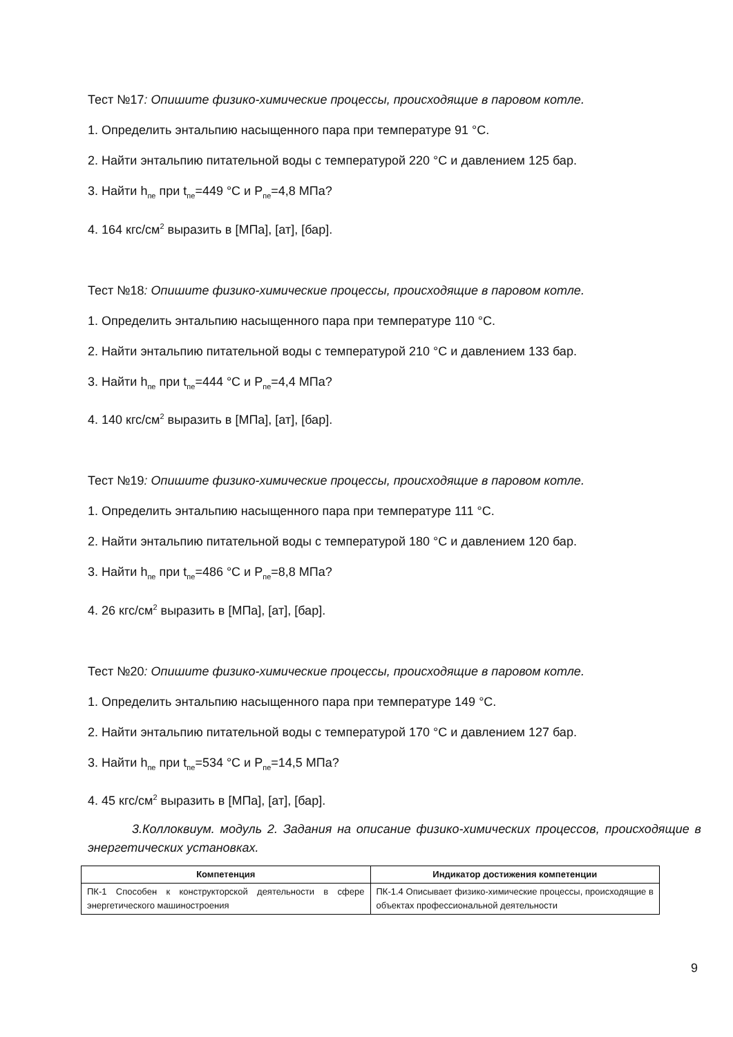Тест №17: Опишите физико-химические процессы, происходящие в паровом котле.
1. Определить энтальпию насыщенного пара при температуре 91 °С.
2. Найти энтальпию питательной воды с температурой 220 °С и давлением 125 бар.
3. Найти h<sub>пе</sub> при t<sub>пе</sub>=449 °С и P<sub>пе</sub>=4,8 МПа?
4. 164 кгс/см<sup>2</sup> выразить в [МПа], [ат], [бар].
Тест №18: Опишите физико-химические процессы, происходящие в паровом котле.
1. Определить энтальпию насыщенного пара при температуре 110 °С.
2. Найти энтальпию питательной воды с температурой 210 °С и давлением 133 бар.
3. Найти h<sub>пе</sub> при t<sub>пе</sub>=444 °С и P<sub>пе</sub>=4,4 МПа?
4. 140 кгс/см<sup>2</sup> выразить в [МПа], [ат], [бар].
Тест №19: Опишите физико-химические процессы, происходящие в паровом котле.
1. Определить энтальпию насыщенного пара при температуре 111 °С.
2. Найти энтальпию питательной воды с температурой 180 °С и давлением 120 бар.
3. Найти h<sub>пе</sub> при t<sub>пе</sub>=486 °С и P<sub>пе</sub>=8,8 МПа?
4. 26 кгс/см<sup>2</sup> выразить в [МПа], [ат], [бар].
Тест №20: Опишите физико-химические процессы, происходящие в паровом котле.
1. Определить энтальпию насыщенного пара при температуре 149 °С.
2. Найти энтальпию питательной воды с температурой 170 °С и давлением 127 бар.
3. Найти h<sub>пе</sub> при t<sub>пе</sub>=534 °С и P<sub>пе</sub>=14,5 МПа?
4. 45 кгс/см<sup>2</sup> выразить в [МПа], [ат], [бар].
3.Коллоквиум. модуль 2. Задания на описание физико-химических процессов, происходящие в энергетических установках.
| Компетенция | Индикатор достижения компетенции |
| --- | --- |
| ПК-1 Способен к конструкторской деятельности в сфере энергетического машиностроения | ПК-1.4 Описывает физико-химические процессы, происходящие в объектах профессиональной деятельности |
9